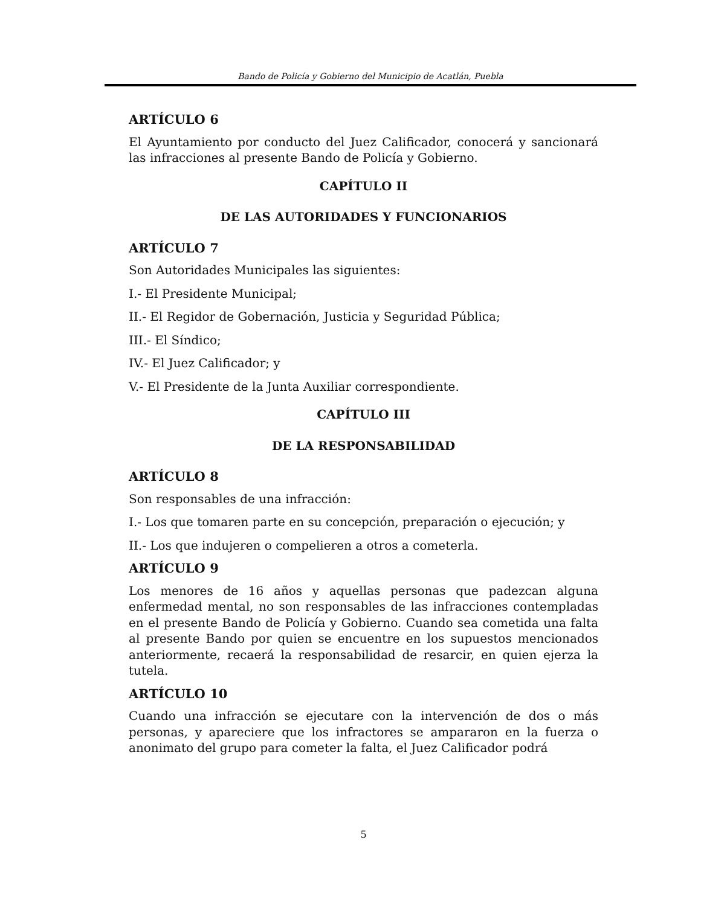Bando de Policía y Gobierno del Municipio de Acatlán, Puebla
ARTÍCULO 6
El Ayuntamiento por conducto del Juez Calificador, conocerá y sancionará las infracciones al presente Bando de Policía y Gobierno.
CAPÍTULO II
DE LAS AUTORIDADES Y FUNCIONARIOS
ARTÍCULO 7
Son Autoridades Municipales las siguientes:
I.- El Presidente Municipal;
II.- El Regidor de Gobernación, Justicia y Seguridad Pública;
III.- El Síndico;
IV.- El Juez Calificador; y
V.- El Presidente de la Junta Auxiliar correspondiente.
CAPÍTULO III
DE LA RESPONSABILIDAD
ARTÍCULO 8
Son responsables de una infracción:
I.- Los que tomaren parte en su concepción, preparación o ejecución; y
II.- Los que indujeren o compelieren a otros a cometerla.
ARTÍCULO 9
Los menores de 16 años y aquellas personas que padezcan alguna enfermedad mental, no son responsables de las infracciones contempladas en el presente Bando de Policía y Gobierno. Cuando sea cometida una falta al presente Bando por quien se encuentre en los supuestos mencionados anteriormente, recaerá la responsabilidad de resarcir, en quien ejerza la tutela.
ARTÍCULO 10
Cuando una infracción se ejecutare con la intervención de dos o más personas, y apareciere que los infractores se ampararon en la fuerza o anonimato del grupo para cometer la falta, el Juez Calificador podrá
5